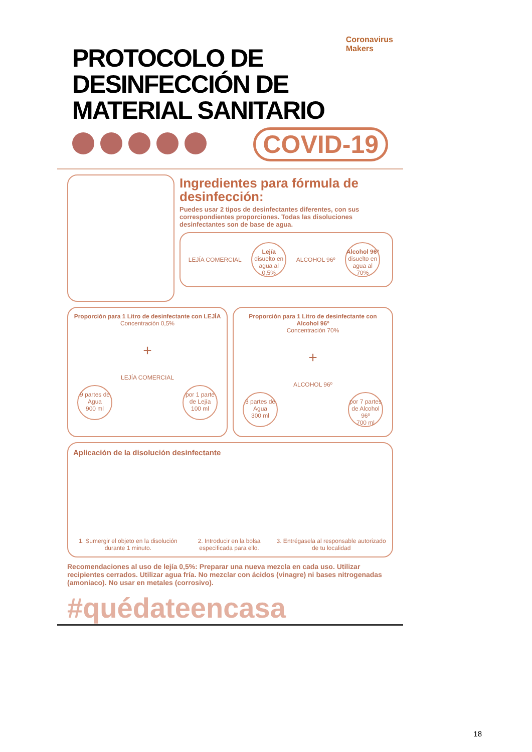Coronavirus
Makers
PROTOCOLO DE DESINFECCIÓN DE MATERIAL SANITARIO
COVID-19
Ingredientes para fórmula de desinfección:
Puedes usar 2 tipos de desinfectantes diferentes, con sus correspondientes proporciones. Todas las disoluciones desinfectantes son de base de agua.
LEJÍA COMERCIAL Lejía
disuelto en agua al 0,5% ALCOHOL 96º Alcohol 96º
disuelto en agua al 70%
Proporción para 1 Litro de desinfectante con LEJÍA
Concentración 0,5%
+
LEJÍA COMERCIAL
9 partes de Agua
900 ml por 1 parte de Lejía
100 ml
Proporción para 1 Litro de desinfectante con Alcohol 96º
Concentración 70%
+
ALCOHOL 96º
3 partes de Agua
300 ml por 7 partes de Alcohol 96º
700 ml
Aplicación de la disolución desinfectante
1. Sumergir el objeto en la disolución durante 1 minuto. 2. Introducir en la bolsa especificada para ello. 3. Entrégasela al responsable autorizado de tu localidad
Recomendaciones al uso de lejía 0,5%: Preparar una nueva mezcla en cada uso. Utilizar recipientes cerrados. Utilizar agua fría. No mezclar con ácidos (vinagre) ni bases nitrogenadas (amoniaco). No usar en metales (corrosivo).
#quédateencasa
18